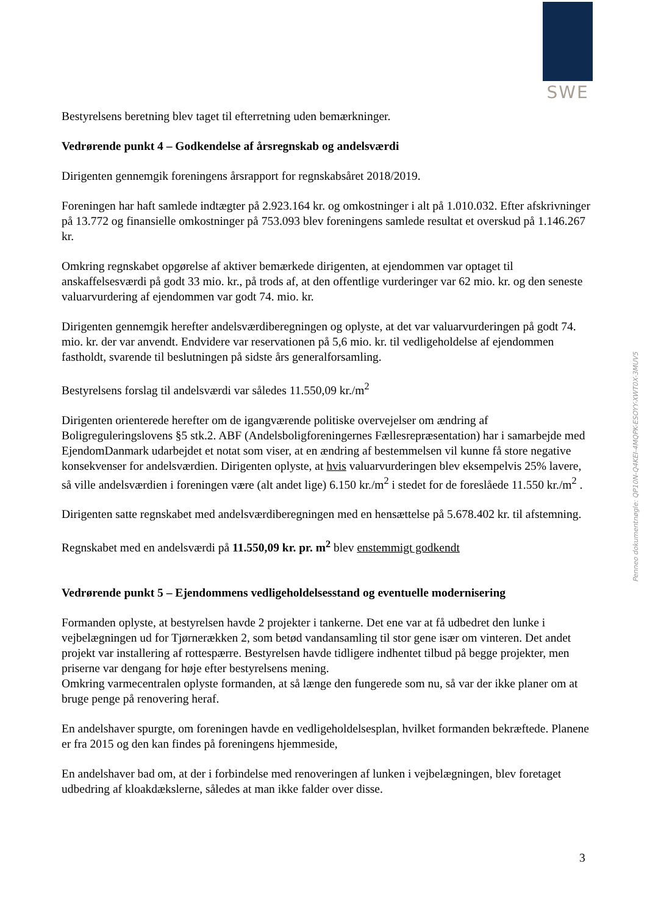SWE
Bestyrelsens beretning blev taget til efterretning uden bemærkninger.
Vedrørende punkt 4 – Godkendelse af årsregnskab og andelsværdi
Dirigenten gennemgik foreningens årsrapport for regnskabsåret 2018/2019.
Foreningen har haft samlede indtægter på 2.923.164 kr. og omkostninger i alt på 1.010.032. Efter afskrivninger på 13.772 og finansielle omkostninger på 753.093 blev foreningens samlede resultat et overskud på 1.146.267 kr.
Omkring regnskabet opgørelse af aktiver bemærkede dirigenten, at ejendommen var optaget til anskaffelsesværdi på godt 33 mio. kr., på trods af, at den offentlige vurderinger var 62 mio. kr. og den seneste valuarvurdering af ejendommen var godt 74. mio. kr.
Dirigenten gennemgik herefter andelsværdiberegningen og oplyste, at det var valuarvurderingen på godt 74. mio. kr. der var anvendt. Endvidere var reservationen på 5,6 mio. kr. til vedligeholdelse af ejendommen fastholdt, svarende til beslutningen på sidste års generalforsamling.
Bestyrelsens forslag til andelsværdi var således 11.550,09 kr./m<sup>2</sup>
Dirigenten orienterede herefter om de igangværende politiske overvejelser om ændring af Boligreguleringslovens §5 stk.2. ABF (Andelsboligforeningernes Fællesrepræsentation) har i samarbejde med EjendomDanmark udarbejdet et notat som viser, at en ændring af bestemmelsen vil kunne få store negative konsekvenser for andelsværdien. Dirigenten oplyste, at hvis valuarvurderingen blev eksempelvis 25% lavere, så ville andelsværdien i foreningen være (alt andet lige) 6.150 kr./m<sup>2</sup> i stedet for de foreslåede 11.550 kr./m<sup>2</sup> .
Dirigenten satte regnskabet med andelsværdiberegningen med en hensættelse på 5.678.402 kr. til afstemning.
Regnskabet med en andelsværdi på 11.550,09 kr. pr. m<sup>2</sup> blev enstemmigt godkendt
Vedrørende punkt 5 – Ejendommens vedligeholdelsesstand og eventuelle modernisering
Formanden oplyste, at bestyrelsen havde 2 projekter i tankerne. Det ene var at få udbedret den lunke i vejbelægningen ud for Tjørnerækken 2, som betød vandansamling til stor gene især om vinteren. Det andet projekt var installering af rottespærre. Bestyrelsen havde tidligere indhentet tilbud på begge projekter, men priserne var dengang for høje efter bestyrelsens mening.
Omkring varmecentralen oplyste formanden, at så længe den fungerede som nu, så var der ikke planer om at bruge penge på renovering heraf.
En andelshaver spurgte, om foreningen havde en vedligeholdelsesplan, hvilket formanden bekræftede. Planene er fra 2015 og den kan findes på foreningens hjemmeside,
En andelshaver bad om, at der i forbindelse med renoveringen af lunken i vejbelægningen, blev foretaget udbedring af kloakdækslerne, således at man ikke falder over disse.
Penneo dokumentnøgle: QP10N-Q4KEI-4MQPK-ESOYY-XWT0X-3MUV5
3